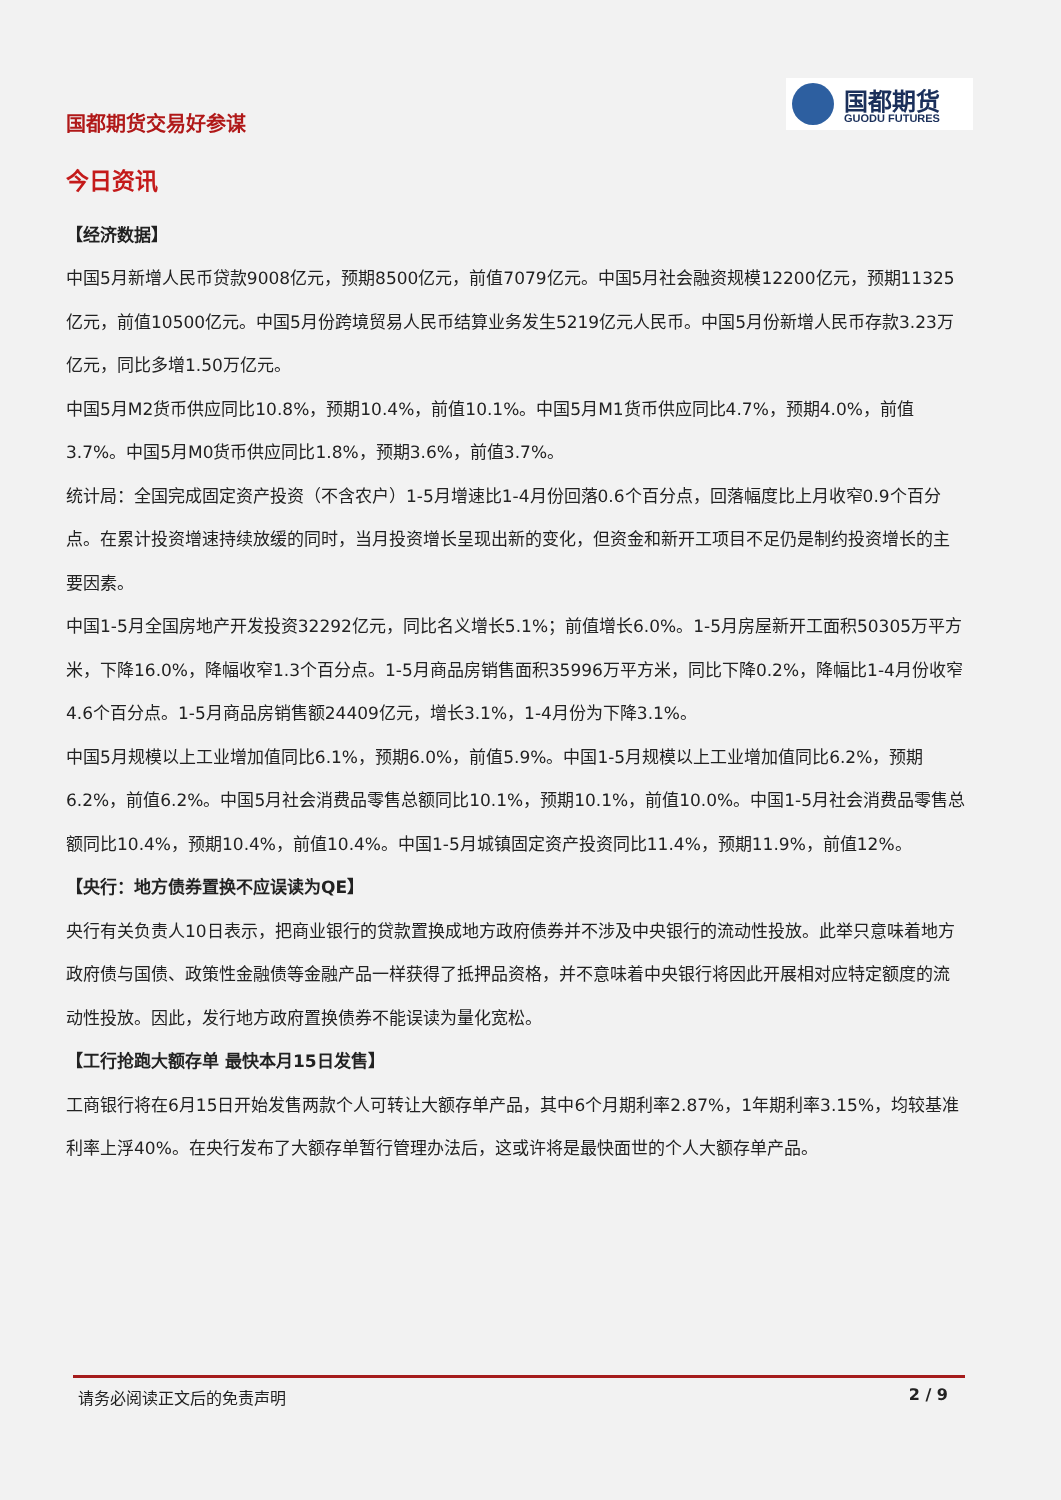国都期货交易好参谋
国都期货
GUODU FUTURES
今日资讯
【经济数据】
中国5月新增人民币贷款9008亿元，预期8500亿元，前值7079亿元。中国5月社会融资规模12200亿元，预期11325亿元，前值10500亿元。中国5月份跨境贸易人民币结算业务发生5219亿元人民币。中国5月份新增人民币存款3.23万亿元，同比多增1.50万亿元。
中国5月M2货币供应同比10.8%，预期10.4%，前值10.1%。中国5月M1货币供应同比4.7%，预期4.0%，前值3.7%。中国5月M0货币供应同比1.8%，预期3.6%，前值3.7%。
统计局：全国完成固定资产投资（不含农户）1-5月增速比1-4月份回落0.6个百分点，回落幅度比上月收窄0.9个百分点。在累计投资增速持续放缓的同时，当月投资增长呈现出新的变化，但资金和新开工项目不足仍是制约投资增长的主要因素。
中国1-5月全国房地产开发投资32292亿元，同比名义增长5.1%；前值增长6.0%。1-5月房屋新开工面积50305万平方米，下降16.0%，降幅收窄1.3个百分点。1-5月商品房销售面积35996万平方米，同比下降0.2%，降幅比1-4月份收窄4.6个百分点。1-5月商品房销售额24409亿元，增长3.1%，1-4月份为下降3.1%。
中国5月规模以上工业增加值同比6.1%，预期6.0%，前值5.9%。中国1-5月规模以上工业增加值同比6.2%，预期6.2%，前值6.2%。中国5月社会消费品零售总额同比10.1%，预期10.1%，前值10.0%。中国1-5月社会消费品零售总额同比10.4%，预期10.4%，前值10.4%。中国1-5月城镇固定资产投资同比11.4%，预期11.9%，前值12%。
【央行：地方债券置换不应误读为QE】
央行有关负责人10日表示，把商业银行的贷款置换成地方政府债券并不涉及中央银行的流动性投放。此举只意味着地方政府债与国债、政策性金融债等金融产品一样获得了抵押品资格，并不意味着中央银行将因此开展相对应特定额度的流动性投放。因此，发行地方政府置换债券不能误读为量化宽松。
【工行抢跑大额存单 最快本月15日发售】
工商银行将在6月15日开始发售两款个人可转让大额存单产品，其中6个月期利率2.87%，1年期利率3.15%，均较基准利率上浮40%。在央行发布了大额存单暂行管理办法后，这或许将是最快面世的个人大额存单产品。
请务必阅读正文后的免责声明 2 / 9